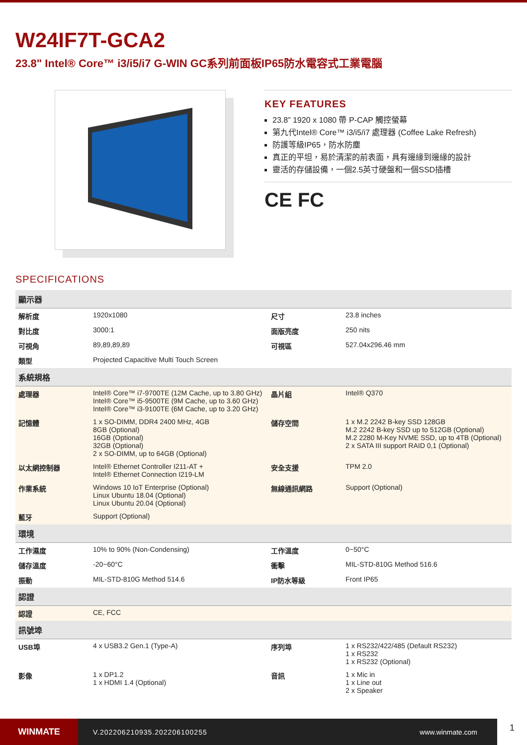W24IF7T-GCA2
23.8" Intel® Core™ i3/i5/i7 G-WIN GC系列前面板IP65防水電容式工業電腦
KEY FEATURES
23.8” 1920 x 1080 帶 P-CAP 觸控螢幕
第九代Intel® Core™ i3/i5/i7 處理器 (Coffee Lake Refresh)
防護等級IP65，防水防塵
真正的平坦，易於清潔的前表面，具有邊緣到邊緣的設計
靈活的存儲設備，一個2.5英寸硬盤和一個SSD插槽
CE FC
SPECIFICATIONS
| 顯示器 | | | |
| --- | --- | --- | --- |
| 解析度 | 1920x1080 | 尺寸 | 23.8 inches |
| 對比度 | 3000:1 | 面版亮度 | 250 nits |
| 可視角 | 89,89,89,89 | 可視區 | 527.04x296.46 mm |
| 類型 | Projected Capacitive Multi Touch Screen | | |
| 系統規格 | | | |
| 處理器 | Intel® Core™ i7-9700TE (12M Cache, up to 3.80 GHz) Intel® Core™ i5-9500TE (9M Cache, up to 3.60 GHz) Intel® Core™ i3-9100TE (6M Cache, up to 3.20 GHz) | 晶片組 | Intel® Q370 |
| 記憶體 | 1 x SO-DIMM, DDR4 2400 MHz, 4GB 8GB (Optional) 16GB (Optional) 32GB (Optional) 2 x SO-DIMM, up to 64GB (Optional) | 儲存空間 | 1 x M.2 2242 B-key SSD 128GB M.2 2242 B-key SSD up to 512GB (Optional) M.2 2280 M-Key NVME SSD, up to 4TB (Optional) 2 x SATA III support RAID 0,1 (Optional) |
| 以太網控制器 | Intel® Ethernet Controller I211-AT + Intel® Ethernet Connection I219-LM | 安全支援 | TPM 2.0 |
| 作業系統 | Windows 10 IoT Enterprise (Optional) Linux Ubuntu 18.04 (Optional) Linux Ubuntu 20.04 (Optional) | 無線通訊網路 | Support (Optional) |
| 藍牙 | Support (Optional) | | |
| 環境 | | | |
| 工作濕度 | 10% to 90% (Non-Condensing) | 工作溫度 | 0~50°C |
| 儲存溫度 | -20~60°C | 衝擊 | MIL-STD-810G Method 516.6 |
| 振動 | MIL-STD-810G Method 514.6 | IP防水等級 | Front IP65 |
| 認證 | | | |
| 認證 | CE, FCC | | |
| 訊號埠 | | | |
| USB埠 | 4 x USB3.2 Gen.1 (Type-A) | 序列埠 | 1 x RS232/422/485 (Default RS232) 1 x RS232 1 x RS232 (Optional) |
| 影像 | 1 x DP1.2 1 x HDMI 1.4 (Optional) | 音訊 | 1 x Mic in 1 x Line out 2 x Speaker |
WINMATE
V.202206210935.202206100255 www.winmate.com
1